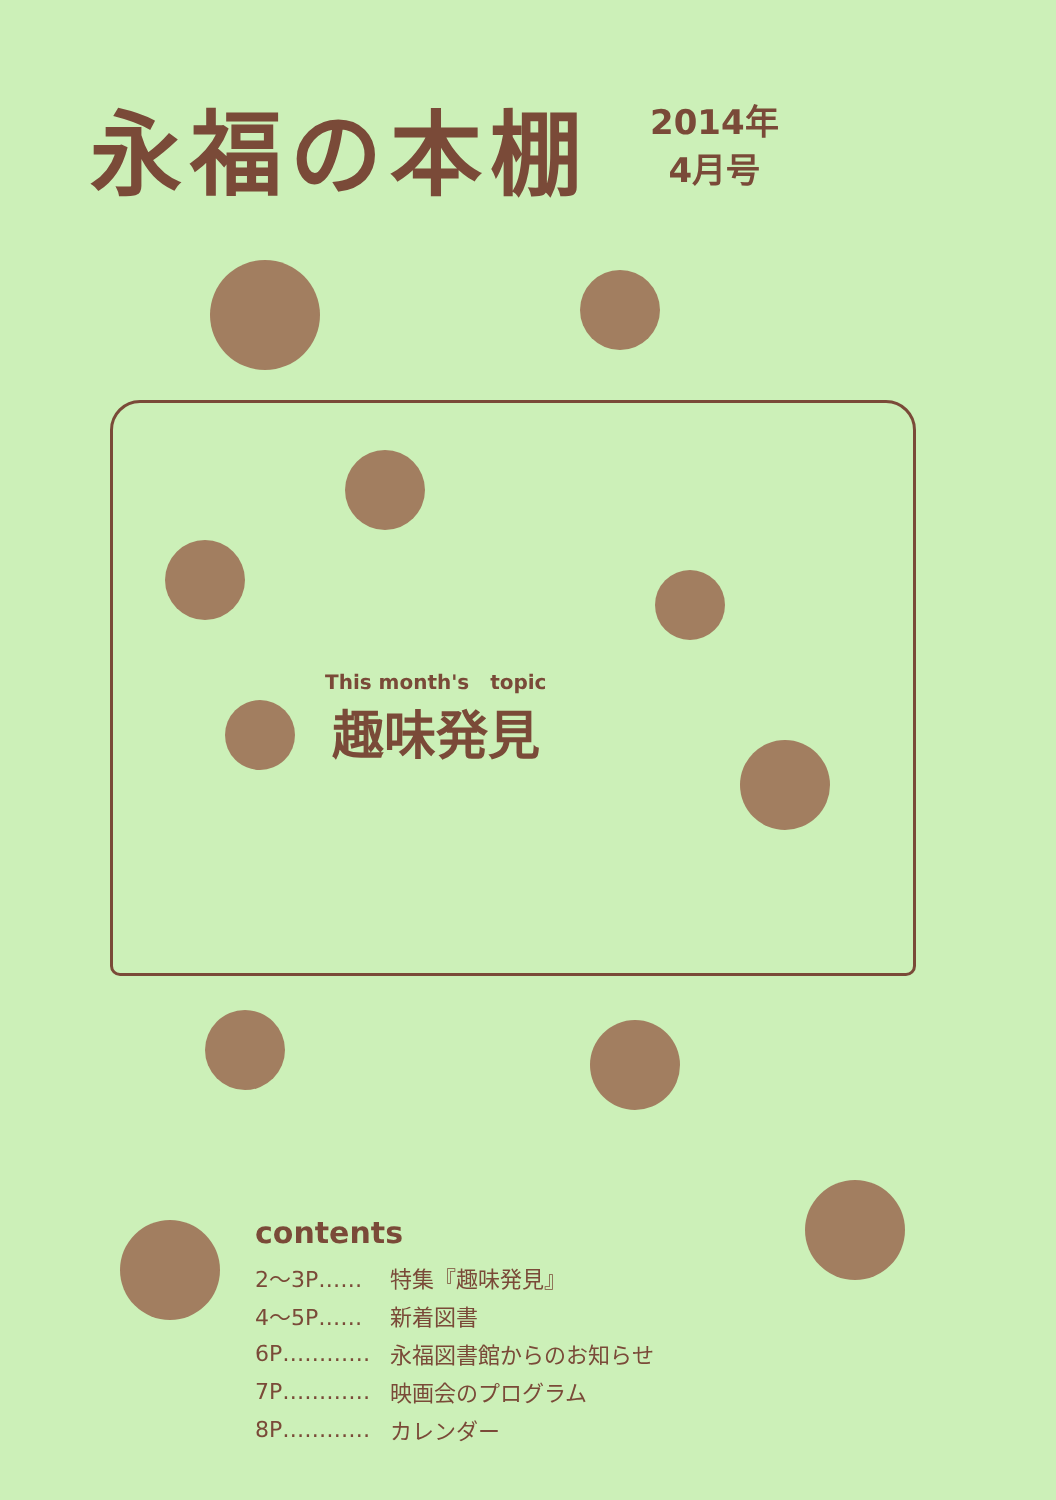永福の本棚
2014年
4月号
This month's topic
趣味発見
contents
| 2～3P…… | 特集『趣味発見』 |
| 4～5P…… | 新着図書 |
| 6P………… | 永福図書館からのお知らせ |
| 7P………… | 映画会のプログラム |
| 8P………… | カレンダー |